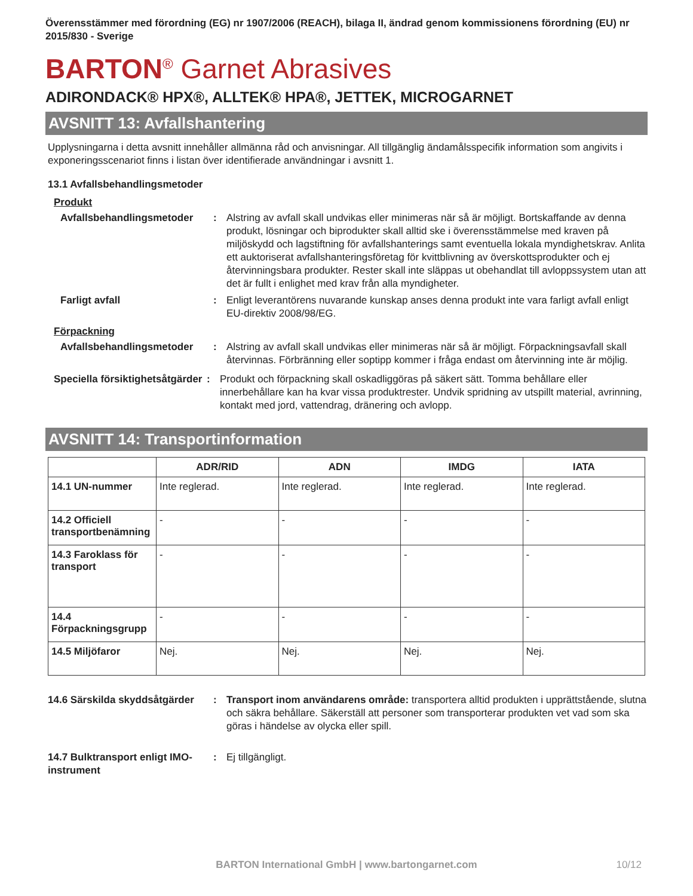Överensstämmer med förordning (EG) nr 1907/2006 (REACH), bilaga II, ändrad genom kommissionens förordning (EU) nr 2015/830 - Sverige
BARTON<sup>®</sup> Garnet Abrasives
ADIRONDACK® HPX®, ALLTEK® HPA®, JETTEK, MICROGARNET
AVSNITT 13: Avfallshantering
Upplysningarna i detta avsnitt innehåller allmänna råd och anvisningar. All tillgänglig ändamålsspecifik information som angivits i exponeringsscenariot finns i listan över identifierade användningar i avsnitt 1.
13.1 Avfallsbehandlingsmetoder
Produkt
Avfallsbehandlingsmetoder : Alstring av avfall skall undvikas eller minimeras när så är möjligt. Bortskaffande av denna produkt, lösningar och biprodukter skall alltid ske i överensstämmelse med kraven på miljöskydd och lagstiftning för avfallshanterings samt eventuella lokala myndighetskrav. Anlita ett auktoriserat avfallshanteringsföretag för kvittblivning av överskottsprodukter och ej återvinningsbara produkter. Rester skall inte släppas ut obehandlat till avloppssystem utan att det är fullt i enlighet med krav från alla myndigheter.
Farligt avfall : Enligt leverantörens nuvarande kunskap anses denna produkt inte vara farligt avfall enligt EU-direktiv 2008/98/EG.
Förpackning
Avfallsbehandlingsmetoder : Alstring av avfall skall undvikas eller minimeras när så är möjligt. Förpackningsavfall skall återvinnas. Förbränning eller soptipp kommer i fråga endast om återvinning inte är möjlig.
Speciella försiktighetsåtgärder
: Produkt och förpackning skall oskadliggöras på säkert sätt. Tomma behållare eller innerbehållare kan ha kvar vissa produktrester. Undvik spridning av utspillt material, avrinning, kontakt med jord, vattendrag, dränering och avlopp.
AVSNITT 14: Transportinformation
| | ADR/RID | ADN | IMDG | IATA |
| --- | --- | --- | --- | --- |
| 14.1 UN-nummer | Inte reglerad. | Inte reglerad. | Inte reglerad. | Inte reglerad. |
| 14.2 Officiell transportbenämning | - | - | - | - |
| 14.3 Faroklass för transport | - | - | - | - |
| 14.4 Förpackningsgrupp | - | - | - | - |
| 14.5 Miljöfaror | Nej. | Nej. | Nej. | Nej. |
14.6 Särskilda skyddsåtgärder
: Transport inom användarens område: transportera alltid produkten i upprättstående, slutna och säkra behållare. Säkerställ att personer som transporterar produkten vet vad som ska göras i händelse av olycka eller spill.
14.7 Bulktransport enligt IMO-instrument
: Ej tillgängligt.
BARTON International GmbH | www.bartongarnet.com 10/12